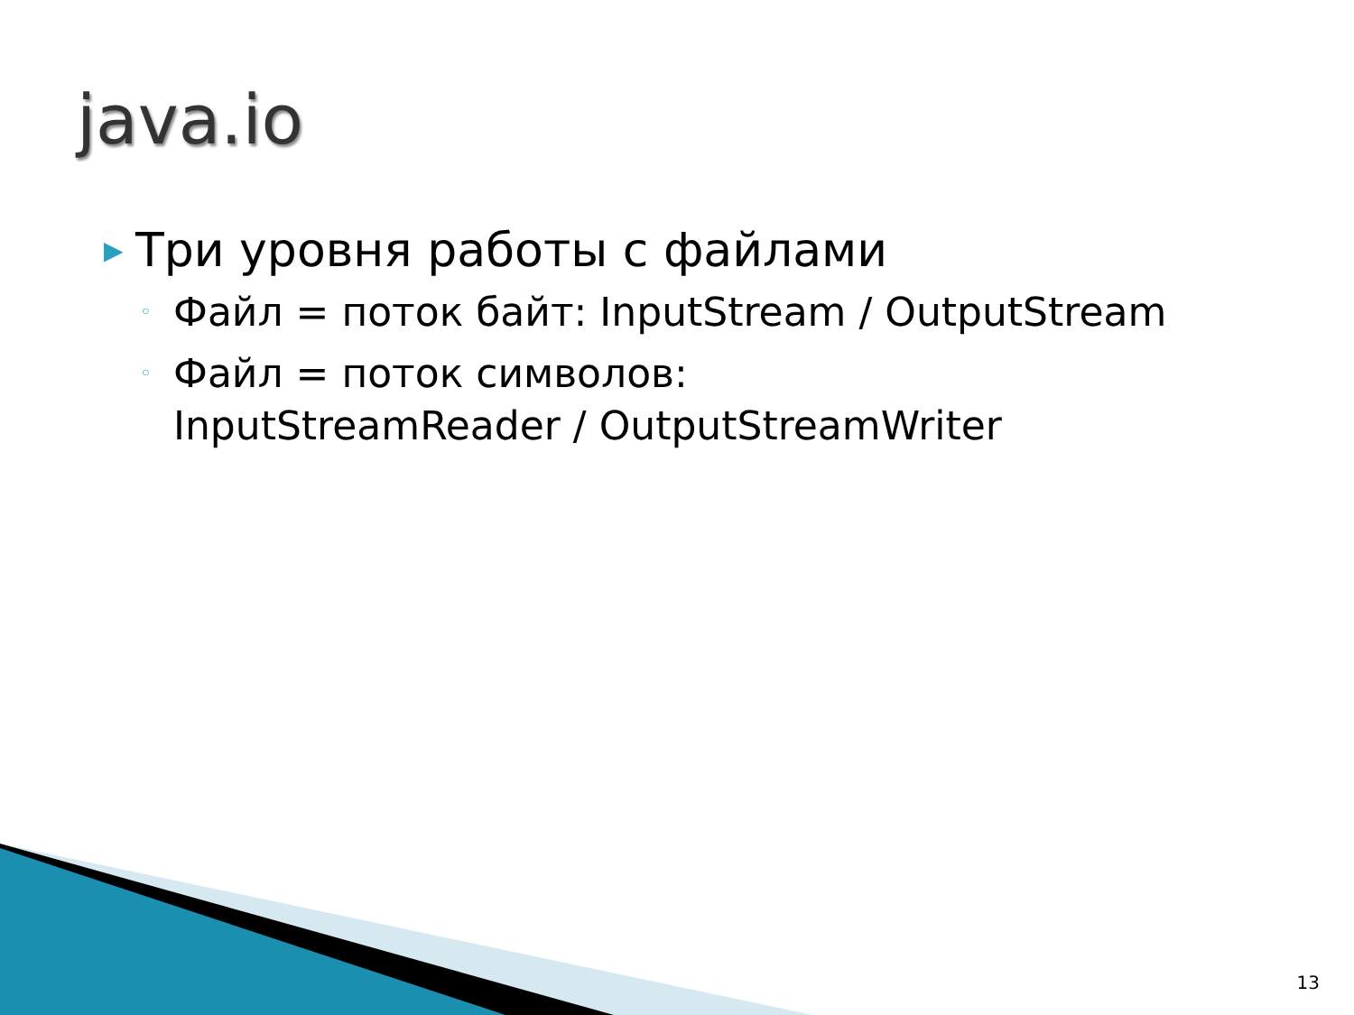java.io
▶ Три уровня работы с файлами
◦ Файл = поток байт: InputStream / OutputStream
◦ Файл = поток символов:
InputStreamReader / OutputStreamWriter
13